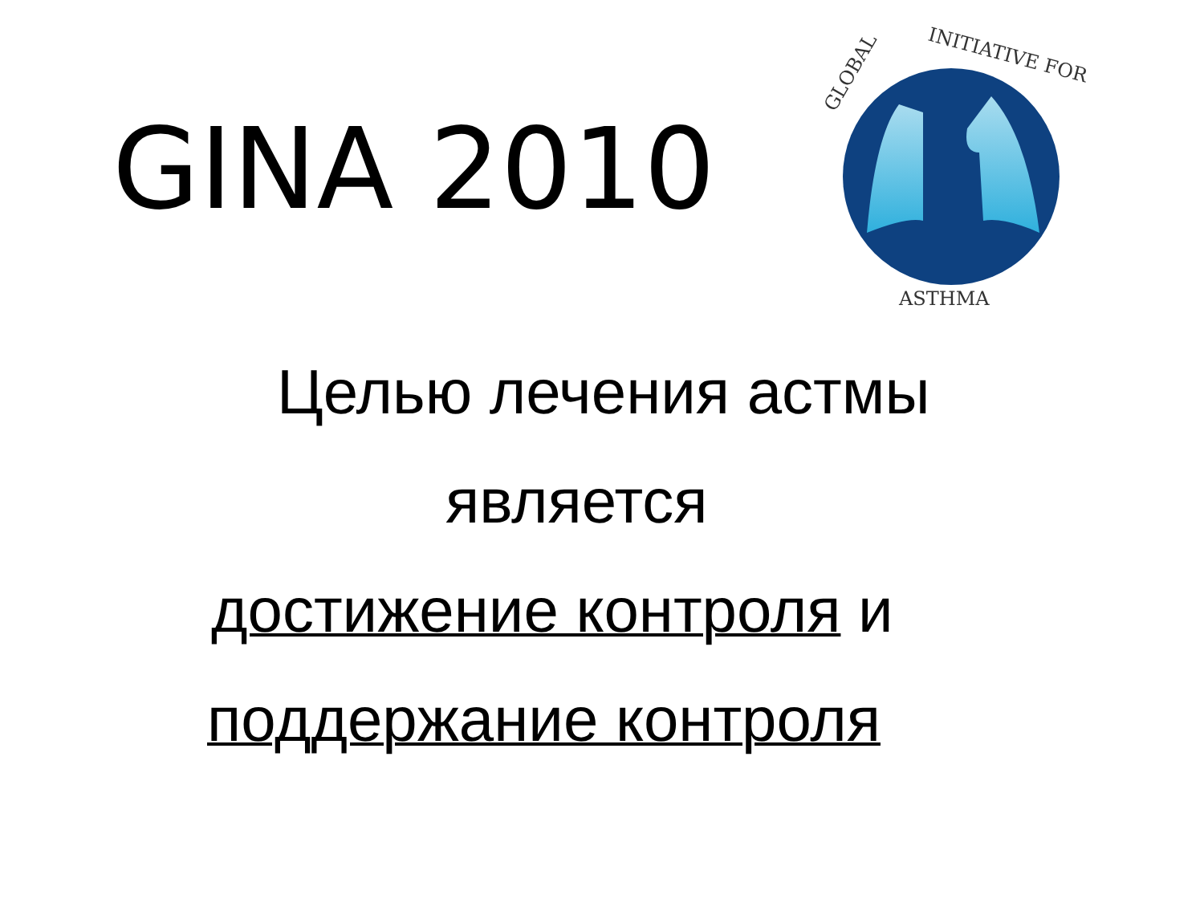GINA 2010
GLOBAL
INITIATIVE FOR
ASTHMA
Целью лечения астмы
является
достижение контроля и
поддержание контроля